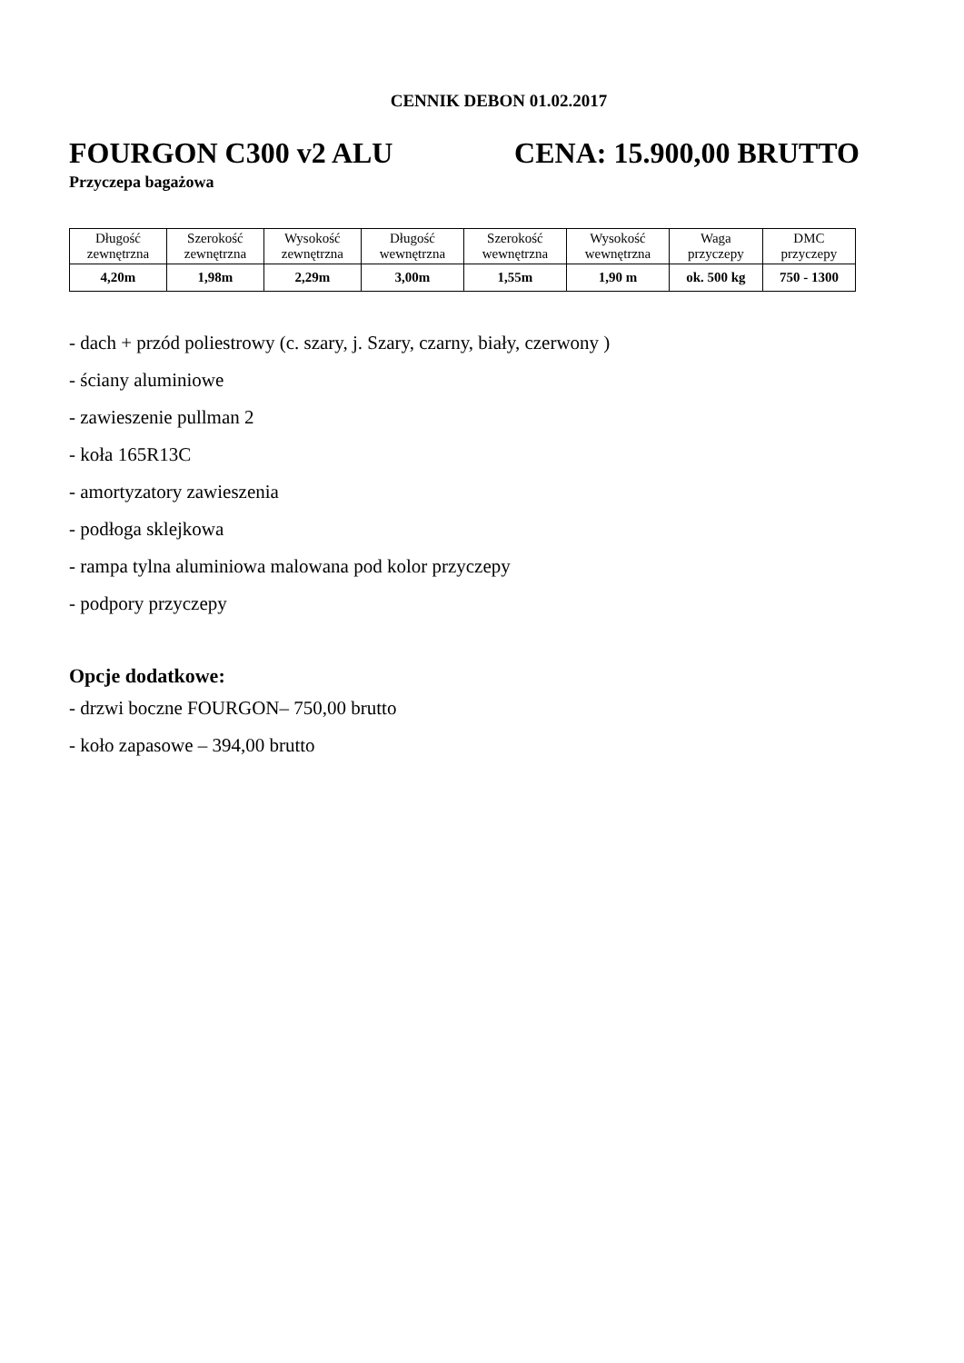CENNIK DEBON 01.02.2017
FOURGON C300 v2 ALU CENA: 15.900,00 BRUTTO
Przyczepa bagażowa
| Długość zewnętrzna | Szerokość zewnętrzna | Wysokość zewnętrzna | Długość wewnętrzna | Szerokość wewnętrzna | Wysokość wewnętrzna | Waga przyczepy | DMC przyczepy |
| --- | --- | --- | --- | --- | --- | --- | --- |
| 4,20m | 1,98m | 2,29m | 3,00m | 1,55m | 1,90 m | ok. 500 kg | 750 - 1300 |
- dach + przód poliestrowy (c. szary, j. Szary, czarny, biały, czerwony )
- ściany aluminiowe
- zawieszenie pullman 2
- koła 165R13C
- amortyzatory zawieszenia
- podłoga sklejkowa
- rampa tylna aluminiowa malowana pod kolor przyczepy
- podpory przyczepy
Opcje dodatkowe:
- drzwi boczne FOURGON– 750,00 brutto
- koło zapasowe – 394,00 brutto